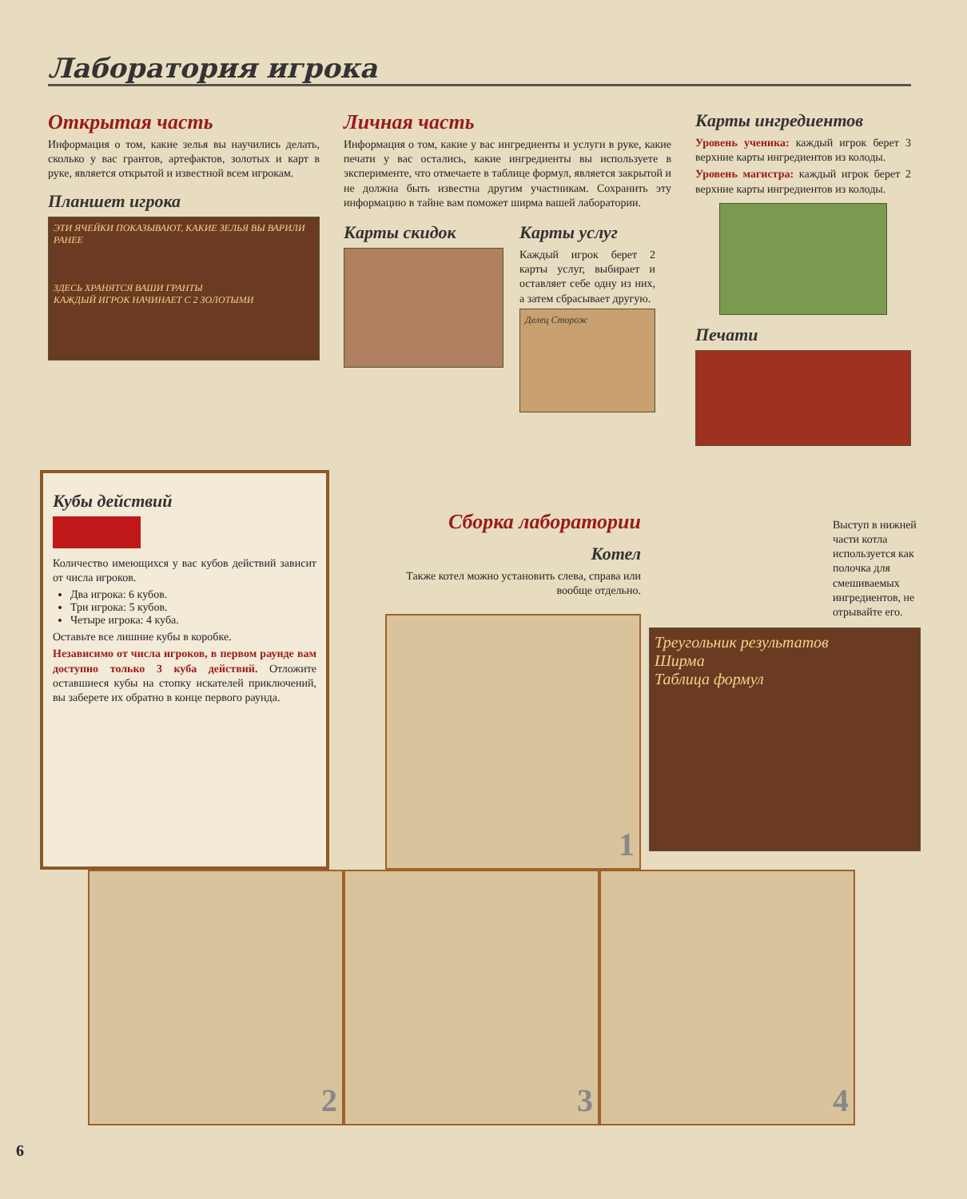Лаборатория игрока
Открытая часть
Информация о том, какие зелья вы научились делать, сколько у вас грантов, артефактов, золотых и карт в руке, является открытой и известной всем игрокам.
Планшет игрока
ЭТИ ЯЧЕЙКИ ПОКАЗЫВАЮТ, КАКИЕ ЗЕЛЬЯ ВЫ ВАРИЛИ РАНЕЕ
ЗДЕСЬ ХРАНЯТСЯ ВАШИ ГРАНТЫ
КАЖДЫЙ ИГРОК НАЧИНАЕТ С 2 ЗОЛОТЫМИ
Личная часть
Информация о том, какие у вас ингредиенты и услуги в руке, какие печати у вас остались, какие ингредиенты вы используете в эксперименте, что отмечаете в таблице формул, является закрытой и не должна быть известна другим участникам. Сохранить эту информацию в тайне вам поможет ширма вашей лаборатории.
Карты скидок Карты услуг
Каждый игрок берет 2 карты услуг, выбирает и оставляет себе одну из них, а затем сбрасывает другую.
Делец Сторож
Карты ингредиентов
Уровень ученика: каждый игрок берет 3 верхние карты ингредиентов из колоды.
Уровень магистра: каждый игрок берет 2 верхние карты ингредиентов из колоды.
Печати
Кубы действий
Количество имеющихся у вас кубов действий зависит от числа игроков.
Два игрока: 6 кубов.
Три игрока: 5 кубов.
Четыре игрока: 4 куба.
Оставьте все лишние кубы в коробке.
Независимо от числа игроков, в первом раунде вам доступно только 3 куба действий. Отложите оставшиеся кубы на стопку искателей приключений, вы заберете их обратно в конце первого раунда.
Сборка лаборатории
Котел
Также котел можно установить слева, справа или вообще отдельно.
1
Выступ в нижней части котла используется как полочка для смешиваемых ингредиентов, не отрывайте его.
Треугольник результатов
Ширма
Таблица формул
2 3 4
6